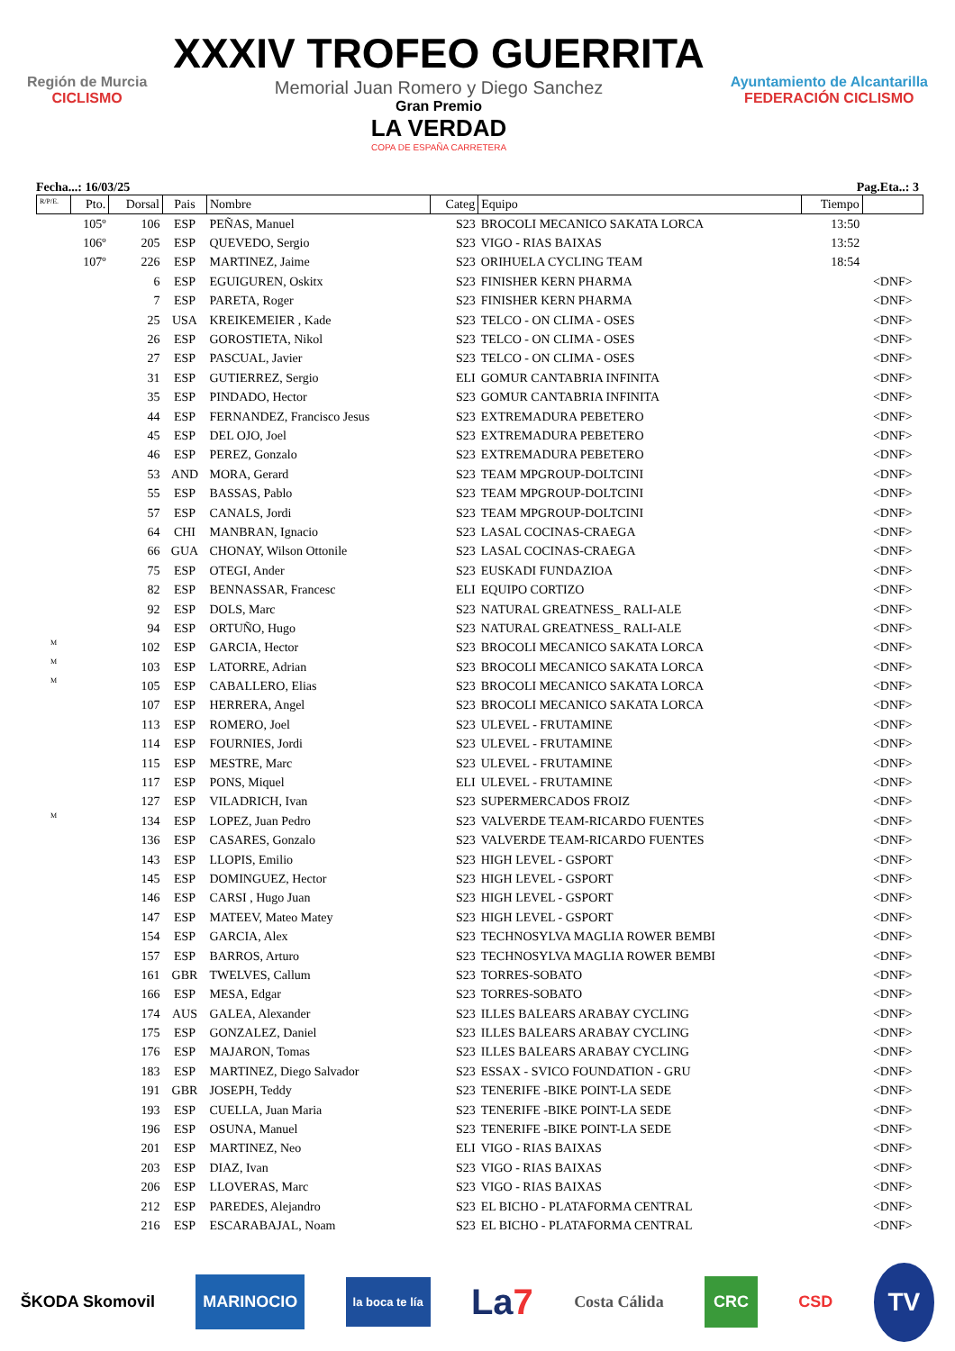Región de Murcia
CICLISMO
XXXIV TROFEO GUERRITA
Memorial Juan Romero y Diego Sanchez
Gran Premio
LA VERDAD
COPA DE ESPAÑA CARRETERA
Ayuntamiento de Alcantarilla
FEDERACIÓN CICLISMO
Fecha...: 16/03/25 Pag.Eta..: 3
| R/P/E. | Pto. | Dorsal | Pais | Nombre | Categ | Equipo | Tiempo | |
| --- | --- | --- | --- | --- | --- | --- | --- | --- |
| | 105º | 106 | ESP | PEÑAS, Manuel | S23 | BROCOLI MECANICO SAKATA LORCA | 13:50 | |
| | 106º | 205 | ESP | QUEVEDO, Sergio | S23 | VIGO - RIAS BAIXAS | 13:52 | |
| | 107º | 226 | ESP | MARTINEZ, Jaime | S23 | ORIHUELA CYCLING TEAM | 18:54 | |
| | | 6 | ESP | EGUIGUREN, Oskitx | S23 | FINISHER KERN PHARMA | | <DNF> |
| | | 7 | ESP | PARETA, Roger | S23 | FINISHER KERN PHARMA | | <DNF> |
| | | 25 | USA | KREIKEMEIER , Kade | S23 | TELCO - ON CLIMA - OSES | | <DNF> |
| | | 26 | ESP | GOROSTIETA, Nikol | S23 | TELCO - ON CLIMA - OSES | | <DNF> |
| | | 27 | ESP | PASCUAL, Javier | S23 | TELCO - ON CLIMA - OSES | | <DNF> |
| | | 31 | ESP | GUTIERREZ, Sergio | ELI | GOMUR CANTABRIA INFINITA | | <DNF> |
| | | 35 | ESP | PINDADO, Hector | S23 | GOMUR CANTABRIA INFINITA | | <DNF> |
| | | 44 | ESP | FERNANDEZ, Francisco Jesus | S23 | EXTREMADURA PEBETERO | | <DNF> |
| | | 45 | ESP | DEL OJO, Joel | S23 | EXTREMADURA PEBETERO | | <DNF> |
| | | 46 | ESP | PEREZ, Gonzalo | S23 | EXTREMADURA PEBETERO | | <DNF> |
| | | 53 | AND | MORA, Gerard | S23 | TEAM MPGROUP-DOLTCINI | | <DNF> |
| | | 55 | ESP | BASSAS, Pablo | S23 | TEAM MPGROUP-DOLTCINI | | <DNF> |
| | | 57 | ESP | CANALS, Jordi | S23 | TEAM MPGROUP-DOLTCINI | | <DNF> |
| | | 64 | CHI | MANBRAN, Ignacio | S23 | LASAL COCINAS-CRAEGA | | <DNF> |
| | | 66 | GUA | CHONAY, Wilson Ottonile | S23 | LASAL COCINAS-CRAEGA | | <DNF> |
| | | 75 | ESP | OTEGI, Ander | S23 | EUSKADI FUNDAZIOA | | <DNF> |
| | | 82 | ESP | BENNASSAR, Francesc | ELI | EQUIPO CORTIZO | | <DNF> |
| | | 92 | ESP | DOLS, Marc | S23 | NATURAL GREATNESS_ RALI-ALE | | <DNF> |
| | | 94 | ESP | ORTUÑO, Hugo | S23 | NATURAL GREATNESS_ RALI-ALE | | <DNF> |
| M | | 102 | ESP | GARCIA, Hector | S23 | BROCOLI MECANICO SAKATA LORCA | | <DNF> |
| M | | 103 | ESP | LATORRE, Adrian | S23 | BROCOLI MECANICO SAKATA LORCA | | <DNF> |
| M | | 105 | ESP | CABALLERO, Elias | S23 | BROCOLI MECANICO SAKATA LORCA | | <DNF> |
| | | 107 | ESP | HERRERA, Angel | S23 | BROCOLI MECANICO SAKATA LORCA | | <DNF> |
| | | 113 | ESP | ROMERO, Joel | S23 | ULEVEL - FRUTAMINE | | <DNF> |
| | | 114 | ESP | FOURNIES, Jordi | S23 | ULEVEL - FRUTAMINE | | <DNF> |
| | | 115 | ESP | MESTRE, Marc | S23 | ULEVEL - FRUTAMINE | | <DNF> |
| | | 117 | ESP | PONS, Miquel | ELI | ULEVEL - FRUTAMINE | | <DNF> |
| | | 127 | ESP | VILADRICH, Ivan | S23 | SUPERMERCADOS FROIZ | | <DNF> |
| M | | 134 | ESP | LOPEZ, Juan Pedro | S23 | VALVERDE TEAM-RICARDO FUENTES | | <DNF> |
| | | 136 | ESP | CASARES, Gonzalo | S23 | VALVERDE TEAM-RICARDO FUENTES | | <DNF> |
| | | 143 | ESP | LLOPIS, Emilio | S23 | HIGH LEVEL - GSPORT | | <DNF> |
| | | 145 | ESP | DOMINGUEZ, Hector | S23 | HIGH LEVEL - GSPORT | | <DNF> |
| | | 146 | ESP | CARSI , Hugo Juan | S23 | HIGH LEVEL - GSPORT | | <DNF> |
| | | 147 | ESP | MATEEV, Mateo Matey | S23 | HIGH LEVEL - GSPORT | | <DNF> |
| | | 154 | ESP | GARCIA, Alex | S23 | TECHNOSYLVA MAGLIA ROWER BEMBI | | <DNF> |
| | | 157 | ESP | BARROS, Arturo | S23 | TECHNOSYLVA MAGLIA ROWER BEMBI | | <DNF> |
| | | 161 | GBR | TWELVES, Callum | S23 | TORRES-SOBATO | | <DNF> |
| | | 166 | ESP | MESA, Edgar | S23 | TORRES-SOBATO | | <DNF> |
| | | 174 | AUS | GALEA, Alexander | S23 | ILLES BALEARS ARABAY CYCLING | | <DNF> |
| | | 175 | ESP | GONZALEZ, Daniel | S23 | ILLES BALEARS ARABAY CYCLING | | <DNF> |
| | | 176 | ESP | MAJARON, Tomas | S23 | ILLES BALEARS ARABAY CYCLING | | <DNF> |
| | | 183 | ESP | MARTINEZ, Diego Salvador | S23 | ESSAX - SVICO FOUNDATION - GRU | | <DNF> |
| | | 191 | GBR | JOSEPH, Teddy | S23 | TENERIFE -BIKE POINT-LA SEDE | | <DNF> |
| | | 193 | ESP | CUELLA, Juan Maria | S23 | TENERIFE -BIKE POINT-LA SEDE | | <DNF> |
| | | 196 | ESP | OSUNA, Manuel | S23 | TENERIFE -BIKE POINT-LA SEDE | | <DNF> |
| | | 201 | ESP | MARTINEZ, Neo | ELI | VIGO - RIAS BAIXAS | | <DNF> |
| | | 203 | ESP | DIAZ, Ivan | S23 | VIGO - RIAS BAIXAS | | <DNF> |
| | | 206 | ESP | LLOVERAS, Marc | S23 | VIGO - RIAS BAIXAS | | <DNF> |
| | | 212 | ESP | PAREDES, Alejandro | S23 | EL BICHO - PLATAFORMA CENTRAL | | <DNF> |
| | | 216 | ESP | ESCARABAJAL, Noam | S23 | EL BICHO - PLATAFORMA CENTRAL | | <DNF> |
ŠKODA Skomovil MARINOCIO la boca te lía La7 Costa Cálida CRC CSD TV